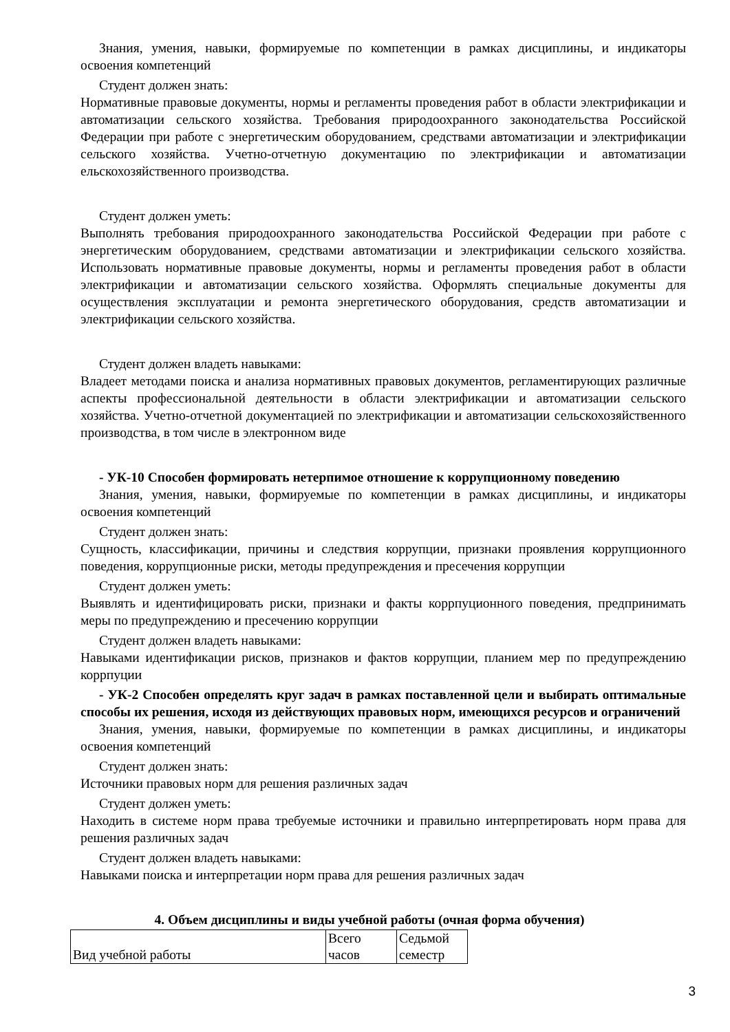Знания, умения, навыки, формируемые по компетенции в рамках дисциплины, и индикаторы освоения компетенций
Студент должен знать:
Нормативные правовые документы, нормы и регламенты проведения работ в области электрификации и автоматизации сельского хозяйства. Требования природоохранного законодательства Российской Федерации при работе с энергетическим оборудованием, средствами автоматизации и электрификации сельского хозяйства. Учетно-отчетную документацию по электрификации и автоматизации ельскохозяйственного производства.
Студент должен уметь:
Выполнять требования природоохранного законодательства Российской Федерации при работе с энергетическим оборудованием, средствами автоматизации и электрификации сельского хозяйства. Использовать нормативные правовые документы, нормы и регламенты проведения работ в области электрификации и автоматизации сельского хозяйства. Оформлять специальные документы для осуществления эксплуатации и ремонта энергетического оборудования, средств автоматизации и электрификации сельского хозяйства.
Студент должен владеть навыками:
Владеет методами поиска и анализа нормативных правовых документов, регламентирующих различные аспекты профессиональной деятельности в области электрификации и автоматизации сельского хозяйства. Учетно-отчетной документацией по электрификации и автоматизации сельскохозяйственного производства, в том числе в электронном виде
- УК-10 Способен формировать нетерпимое отношение к коррупционному поведению
Знания, умения, навыки, формируемые по компетенции в рамках дисциплины, и индикаторы освоения компетенций
Студент должен знать:
Сущность, классификации, причины и следствия коррупции, признаки проявления коррупционного поведения, коррупционные риски, методы предупреждения и пресечения коррупции
Студент должен уметь:
Выявлять и идентифицировать риски, признаки и факты коррпуционного поведения, предпринимать меры по предупреждению и пресечению коррупции
Студент должен владеть навыками:
Навыками идентификации рисков, признаков и фактов коррупции, планием мер по предупреждению коррпуции
- УК-2 Способен определять круг задач в рамках поставленной цели и выбирать оптимальные способы их решения, исходя из действующих правовых норм, имеющихся ресурсов и ограничений
Знания, умения, навыки, формируемые по компетенции в рамках дисциплины, и индикаторы освоения компетенций
Студент должен знать:
Источники правовых норм для решения различных задач
Студент должен уметь:
Находить в системе норм права требуемые источники и правильно интерпретировать норм права для решения различных задач
Студент должен владеть навыками:
Навыками поиска и интерпретации норм права для решения различных задач
4. Объем дисциплины и виды учебной работы (очная форма обучения)
| Вид учебной работы | Всего часов | Седьмой семестр |
3